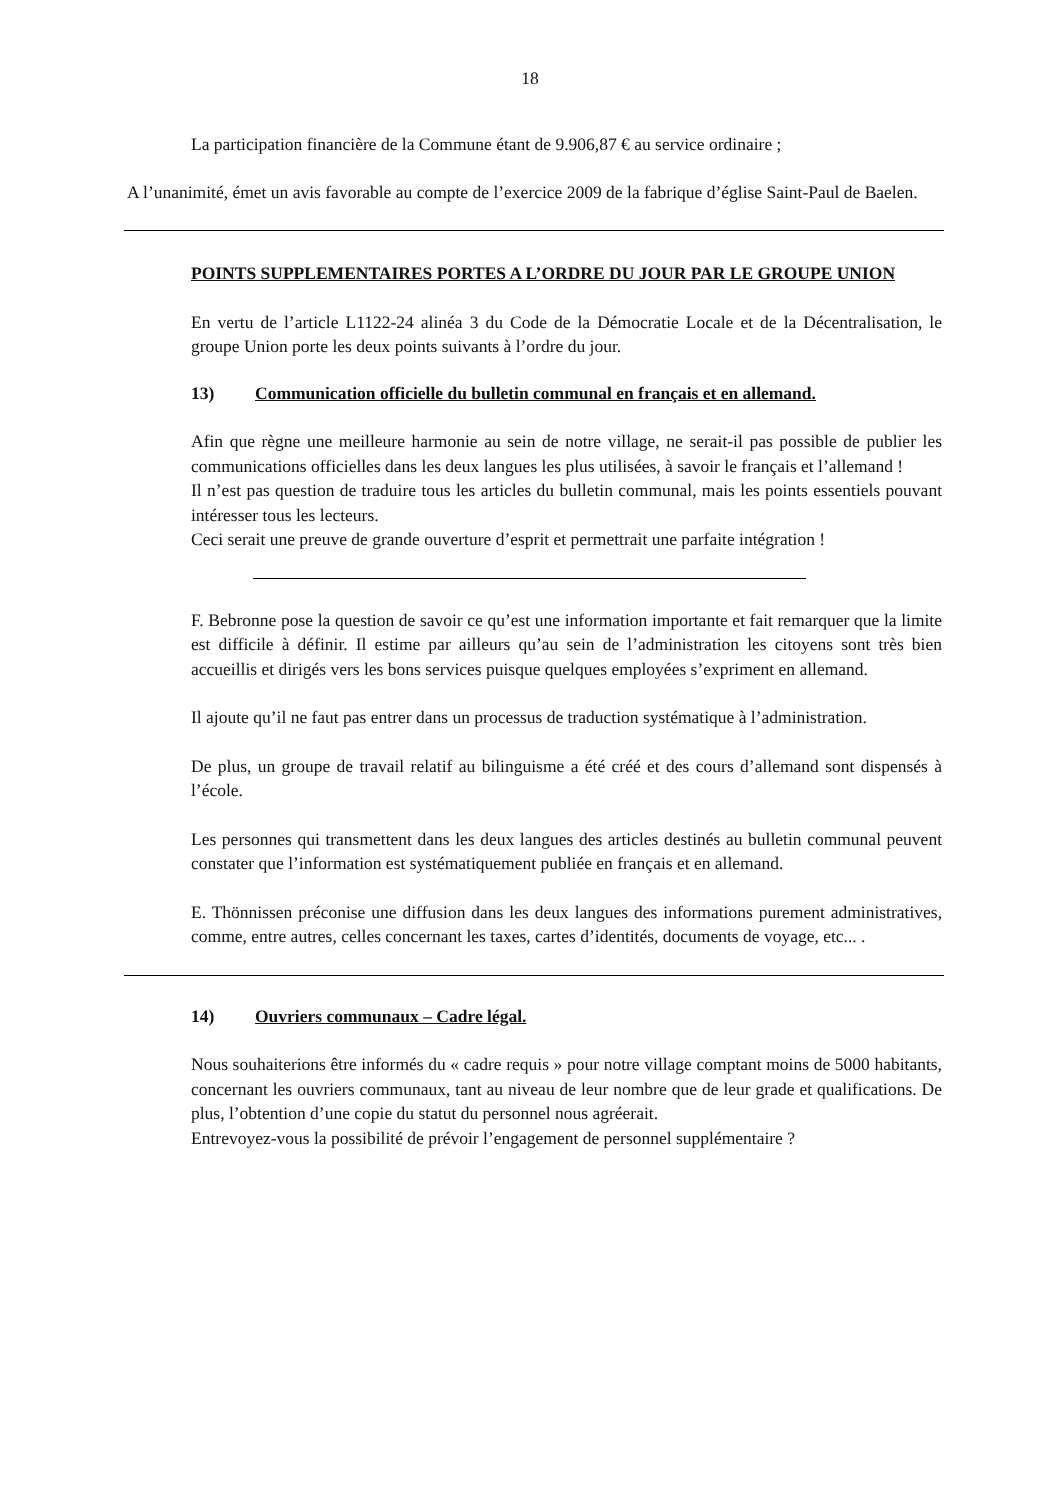18
La participation financière de la Commune étant de 9.906,87 € au service ordinaire ;
A l’unanimité, émet un avis favorable au compte de l’exercice 2009 de la fabrique d’église Saint-Paul de Baelen.
POINTS SUPPLEMENTAIRES PORTES A L’ORDRE DU JOUR PAR LE GROUPE UNION
En vertu de l’article L1122-24 alinéa 3 du Code de la Démocratie Locale et de la Décentralisation, le groupe Union porte les deux points suivants à l’ordre du jour.
13) Communication officielle du bulletin communal en français et en allemand.
Afin que règne une meilleure harmonie au sein de notre village, ne serait-il pas possible de publier les communications officielles dans les deux langues les plus utilisées, à savoir le français et l’allemand !
Il n’est pas question de traduire tous les articles du bulletin communal, mais les points essentiels pouvant intéresser tous les lecteurs.
Ceci serait une preuve de grande ouverture d’esprit et permettrait une parfaite intégration !
F. Bebronne pose la question de savoir ce qu’est une information importante et fait remarquer que la limite est difficile à définir. Il estime par ailleurs qu’au sein de l’administration les citoyens sont très bien accueillis et dirigés vers les bons services puisque quelques employées s’expriment en allemand.
Il ajoute qu’il ne faut pas entrer dans un processus de traduction systématique à l’administration.
De plus, un groupe de travail relatif au bilinguisme a été créé et des cours d’allemand sont dispensés à l’école.
Les personnes qui transmettent dans les deux langues des articles destinés au bulletin communal peuvent constater que l’information est systématiquement publiée en français et en allemand.
E. Thönnissen préconise une diffusion dans les deux langues des informations purement administratives, comme, entre autres, celles concernant les taxes, cartes d’identités, documents de voyage, etc... .
14) Ouvriers communaux – Cadre légal.
Nous souhaiterions être informés du « cadre requis » pour notre village comptant moins de 5000 habitants, concernant les ouvriers communaux, tant au niveau de leur nombre que de leur grade et qualifications. De plus, l’obtention d’une copie du statut du personnel nous agréerait.
Entrevoyez-vous la possibilité de prévoir l’engagement de personnel supplémentaire ?